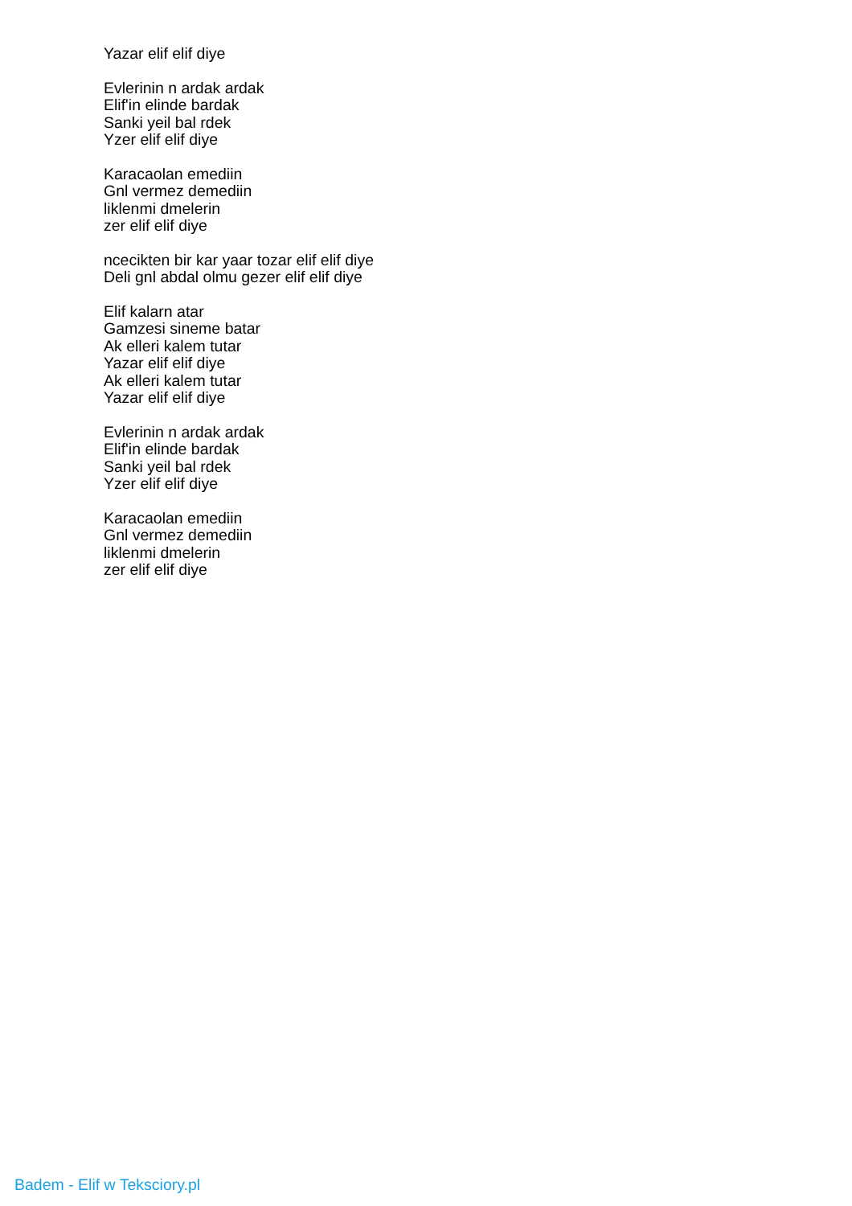Yazar elif elif diye
Evlerinin n ardak ardak
Elif'in elinde bardak
Sanki yeil bal rdek
Yzer elif elif diye
Karacaolan emediin
Gnl vermez demediin
liklenmi dmelerin
zer elif elif diye
ncecikten bir kar yaar tozar elif elif diye
Deli gnl abdal olmu gezer elif elif diye
Elif kalarn atar
Gamzesi sineme batar
Ak elleri kalem tutar
Yazar elif elif diye
Ak elleri kalem tutar
Yazar elif elif diye
Evlerinin n ardak ardak
Elif'in elinde bardak
Sanki yeil bal rdek
Yzer elif elif diye
Karacaolan emediin
Gnl vermez demediin
liklenmi dmelerin
zer elif elif diye
Badem - Elif w Teksciory.pl